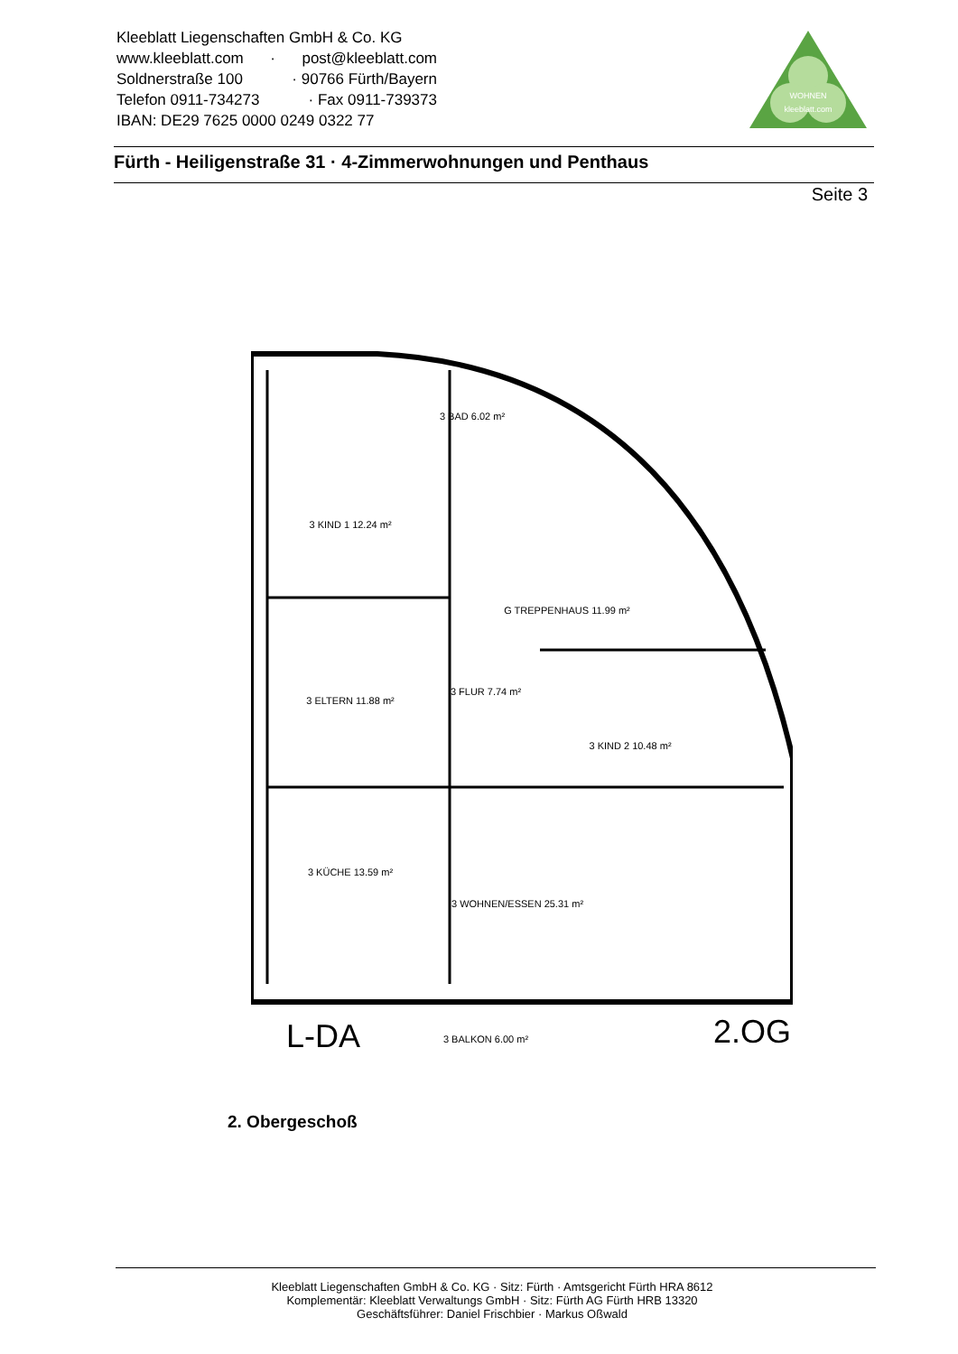Kleeblatt Liegenschaften GmbH & Co. KG
www.kleeblatt.com · post@kleeblatt.com
Soldnerstraße 100 · 90766 Fürth/Bayern
Telefon 0911-734273 · Fax 0911-739373
IBAN: DE29 7625 0000 0249 0322 77
WOHNEN
kleeblatt.com
Fürth - Heiligenstraße 31 · 4-Zimmerwohnungen und Penthaus
Seite 3
3 KIND 1 12.24 m²
3 BAD 6.02 m²
G TREPPENHAUS 11.99 m²
3 ELTERN 11.88 m²
3 FLUR 7.74 m²
3 KIND 2 10.48 m²
3 KÜCHE 13.59 m²
3 WOHNEN/ESSEN 25.31 m²
3 BALKON 6.00 m²
L-DA
2.OG
2. Obergeschoß
Kleeblatt Liegenschaften GmbH & Co. KG · Sitz: Fürth · Amtsgericht Fürth HRA 8612
Komplementär: Kleeblatt Verwaltungs GmbH · Sitz: Fürth AG Fürth HRB 13320
Geschäftsführer: Daniel Frischbier · Markus Oßwald